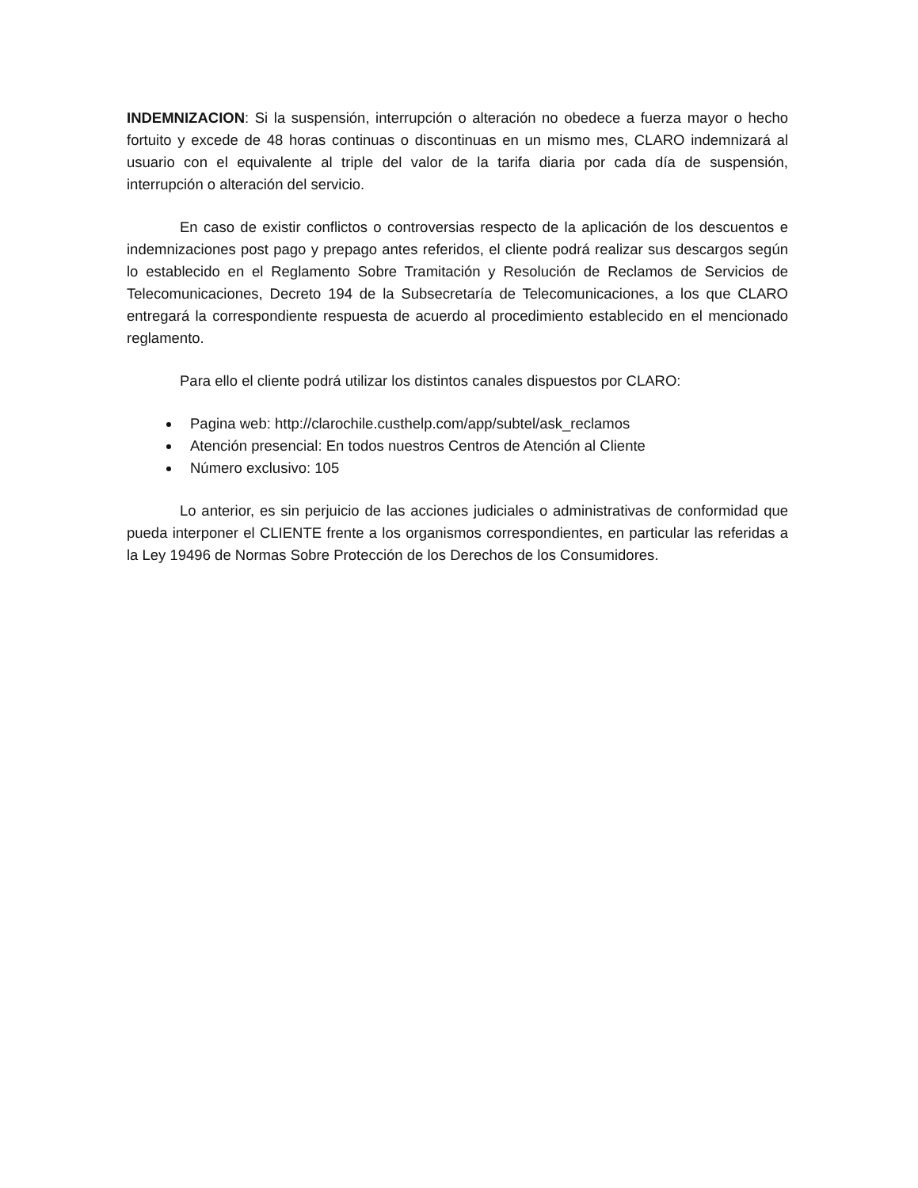INDEMNIZACION: Si la suspensión, interrupción o alteración no obedece a fuerza mayor o hecho fortuito y excede de 48 horas continuas o discontinuas en un mismo mes, CLARO indemnizará al usuario con el equivalente al triple del valor de la tarifa diaria por cada día de suspensión, interrupción o alteración del servicio.
En caso de existir conflictos o controversias respecto de la aplicación de los descuentos e indemnizaciones post pago y prepago antes referidos, el cliente podrá realizar sus descargos según lo establecido en el Reglamento Sobre Tramitación y Resolución de Reclamos de Servicios de Telecomunicaciones, Decreto 194 de la Subsecretaría de Telecomunicaciones, a los que CLARO entregará la correspondiente respuesta de acuerdo al procedimiento establecido en el mencionado reglamento.
Para ello el cliente podrá utilizar los distintos canales dispuestos por CLARO:
Pagina web: http://clarochile.custhelp.com/app/subtel/ask_reclamos
Atención presencial: En todos nuestros Centros de Atención al Cliente
Número exclusivo: 105
Lo anterior, es sin perjuicio de las acciones judiciales o administrativas de conformidad que pueda interponer el CLIENTE frente a los organismos correspondientes, en particular las referidas a la Ley 19496 de Normas Sobre Protección de los Derechos de los Consumidores.